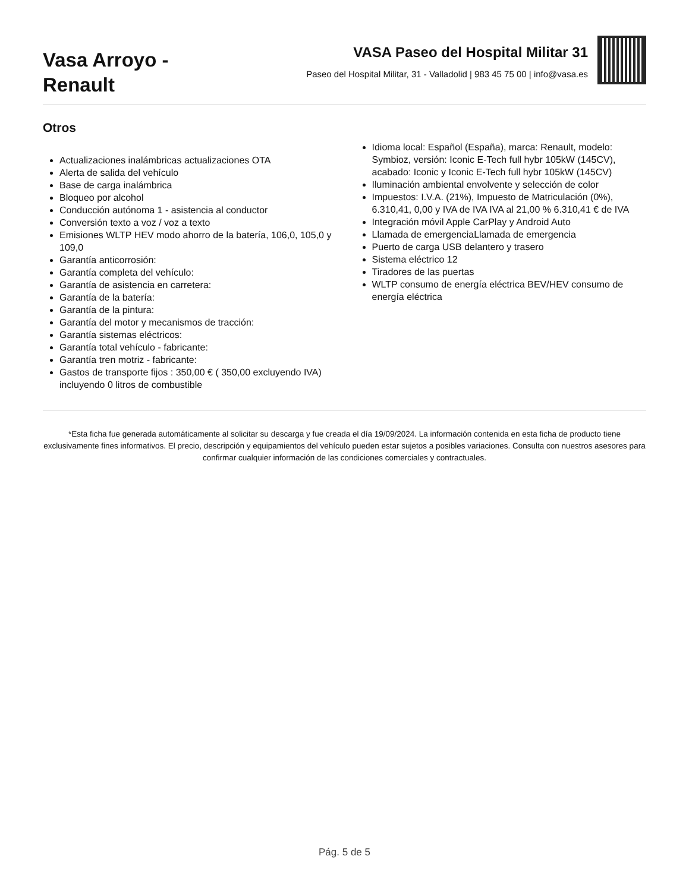Vasa Arroyo -
Renault
VASA Paseo del Hospital Militar 31
Paseo del Hospital Militar, 31 - Valladolid | 983 45 75 00 | info@vasa.es
Otros
Actualizaciones inalámbricas actualizaciones OTA
Alerta de salida del vehículo
Base de carga inalámbrica
Bloqueo por alcohol
Conducción autónoma 1 - asistencia al conductor
Conversión texto a voz / voz a texto
Emisiones WLTP HEV modo ahorro de la batería, 106,0, 105,0 y 109,0
Garantía anticorrosión:
Garantía completa del vehículo:
Garantía de asistencia en carretera:
Garantía de la batería:
Garantía de la pintura:
Garantía del motor y mecanismos de tracción:
Garantía sistemas eléctricos:
Garantía total vehículo - fabricante:
Garantía tren motriz - fabricante:
Gastos de transporte fijos : 350,00 € ( 350,00 excluyendo IVA) incluyendo 0 litros de combustible
Idioma local: Español (España), marca: Renault, modelo: Symbioz, versión: Iconic E-Tech full hybr 105kW (145CV), acabado: Iconic y Iconic E-Tech full hybr 105kW (145CV)
Iluminación ambiental envolvente y selección de color
Impuestos: I.V.A. (21%), Impuesto de Matriculación (0%), 6.310,41, 0,00 y IVA de IVA IVA al 21,00 % 6.310,41 € de IVA
Integración móvil Apple CarPlay y Android Auto
Llamada de emergenciaLlamada de emergencia
Puerto de carga USB delantero y trasero
Sistema eléctrico 12
Tiradores de las puertas
WLTP consumo de energía eléctrica BEV/HEV consumo de energía eléctrica
*Esta ficha fue generada automáticamente al solicitar su descarga y fue creada el día 19/09/2024. La información contenida en esta ficha de producto tiene exclusivamente fines informativos. El precio, descripción y equipamientos del vehículo pueden estar sujetos a posibles variaciones. Consulta con nuestros asesores para confirmar cualquier información de las condiciones comerciales y contractuales.
Pág. 5 de 5